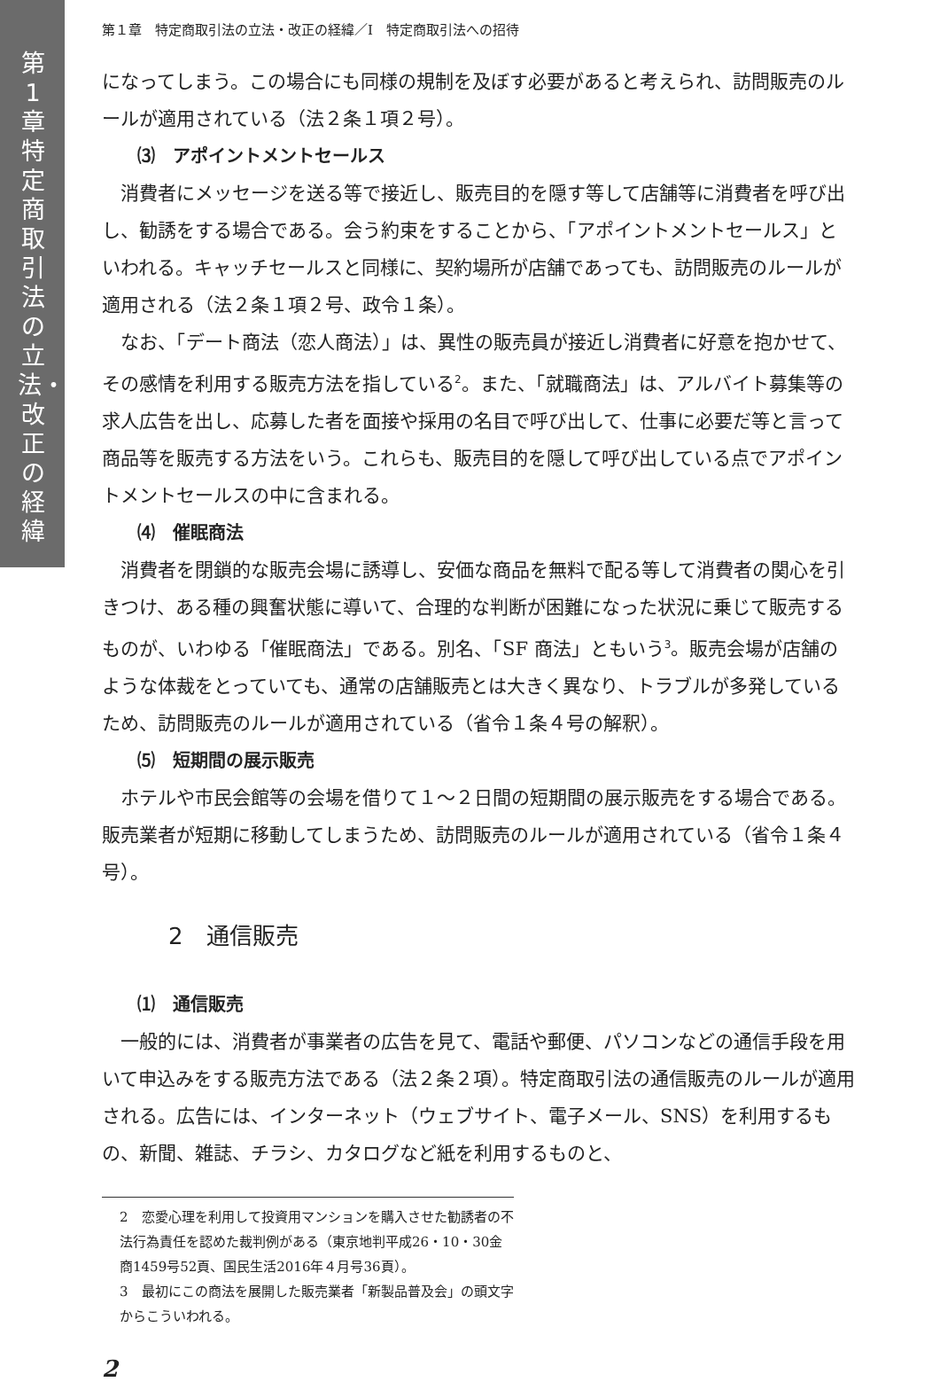第1章 特定商取引法の立法・改正の経緯
第１章　特定商取引法の立法・改正の経緯／Ⅰ　特定商取引法への招待
になってしまう。この場合にも同様の規制を及ぼす必要があると考えられ、訪問販売のルールが適用されている（法２条１項２号）。
⑶　アポイントメントセールス
消費者にメッセージを送る等で接近し、販売目的を隠す等して店舗等に消費者を呼び出し、勧誘をする場合である。会う約束をすることから、「アポイントメントセールス」といわれる。キャッチセールスと同様に、契約場所が店舗であっても、訪問販売のルールが適用される（法２条１項２号、政令１条）。
なお、「デート商法（恋人商法）」は、異性の販売員が接近し消費者に好意を抱かせて、その感情を利用する販売方法を指している<sup>2</sup>。また、「就職商法」は、アルバイト募集等の求人広告を出し、応募した者を面接や採用の名目で呼び出して、仕事に必要だ等と言って商品等を販売する方法をいう。これらも、販売目的を隠して呼び出している点でアポイントメントセールスの中に含まれる。
⑷　催眠商法
消費者を閉鎖的な販売会場に誘導し、安価な商品を無料で配る等して消費者の関心を引きつけ、ある種の興奮状態に導いて、合理的な判断が困難になった状況に乗じて販売するものが、いわゆる「催眠商法」である。別名、「SF 商法」ともいう<sup>3</sup>。販売会場が店舗のような体裁をとっていても、通常の店舗販売とは大きく異なり、トラブルが多発しているため、訪問販売のルールが適用されている（省令１条４号の解釈）。
⑸　短期間の展示販売
ホテルや市民会館等の会場を借りて１～２日間の短期間の展示販売をする場合である。販売業者が短期に移動してしまうため、訪問販売のルールが適用されている（省令１条４号）。
2　通信販売
⑴　通信販売
一般的には、消費者が事業者の広告を見て、電話や郵便、パソコンなどの通信手段を用いて申込みをする販売方法である（法２条２項）。特定商取引法の通信販売のルールが適用される。広告には、インターネット（ウェブサイト、電子メール、SNS）を利用するもの、新聞、雑誌、チラシ、カタログなど紙を利用するものと、
2　恋愛心理を利用して投資用マンションを購入させた勧誘者の不法行為責任を認めた裁判例がある（東京地判平成26・10・30金商1459号52頁、国民生活2016年４月号36頁）。
3　最初にこの商法を展開した販売業者「新製品普及会」の頭文字からこういわれる。
2